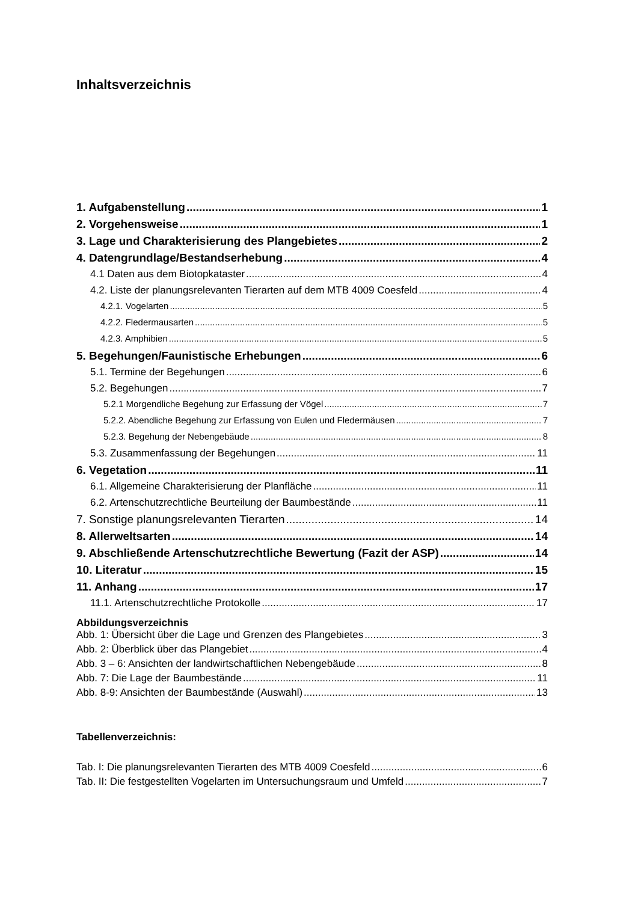Inhaltsverzeichnis
1. Aufgabenstellung 1
2. Vorgehensweise 1
3. Lage und Charakterisierung des Plangebietes 2
4. Datengrundlage/Bestandserhebung 4
4.1 Daten aus dem Biotopkataster 4
4.2. Liste der planungsrelevanten Tierarten auf dem MTB 4009 Coesfeld 4
4.2.1. Vogelarten 5
4.2.2. Fledermausarten 5
4.2.3. Amphibien 5
5. Begehungen/Faunistische Erhebungen 6
5.1. Termine der Begehungen 6
5.2. Begehungen 7
5.2.1 Morgendliche Begehung zur Erfassung der Vögel 7
5.2.2. Abendliche Begehung zur Erfassung von Eulen und Fledermäusen 7
5.2.3. Begehung der Nebengebäude 8
5.3. Zusammenfassung der Begehungen 11
6. Vegetation 11
6.1. Allgemeine Charakterisierung der Planfläche 11
6.2. Artenschutzrechtliche Beurteilung der Baumbestände 11
7. Sonstige planungsrelevanten Tierarten 14
8. Allerweltsarten 14
9. Abschließende Artenschutzrechtliche Bewertung (Fazit der ASP) 14
10. Literatur 15
11. Anhang 17
11.1. Artenschutzrechtliche Protokolle 17
Abbildungsverzeichnis
Abb. 1: Übersicht über die Lage und Grenzen des Plangebietes 3
Abb. 2: Überblick über das Plangebiet 4
Abb. 3 – 6: Ansichten der landwirtschaftlichen Nebengebäude 8
Abb. 7: Die Lage der Baumbestände 11
Abb. 8-9: Ansichten der Baumbestände (Auswahl) 13
Tabellenverzeichnis:
Tab. I: Die planungsrelevanten Tierarten des MTB 4009 Coesfeld 6
Tab. II: Die festgestellten Vogelarten im Untersuchungsraum und Umfeld 7